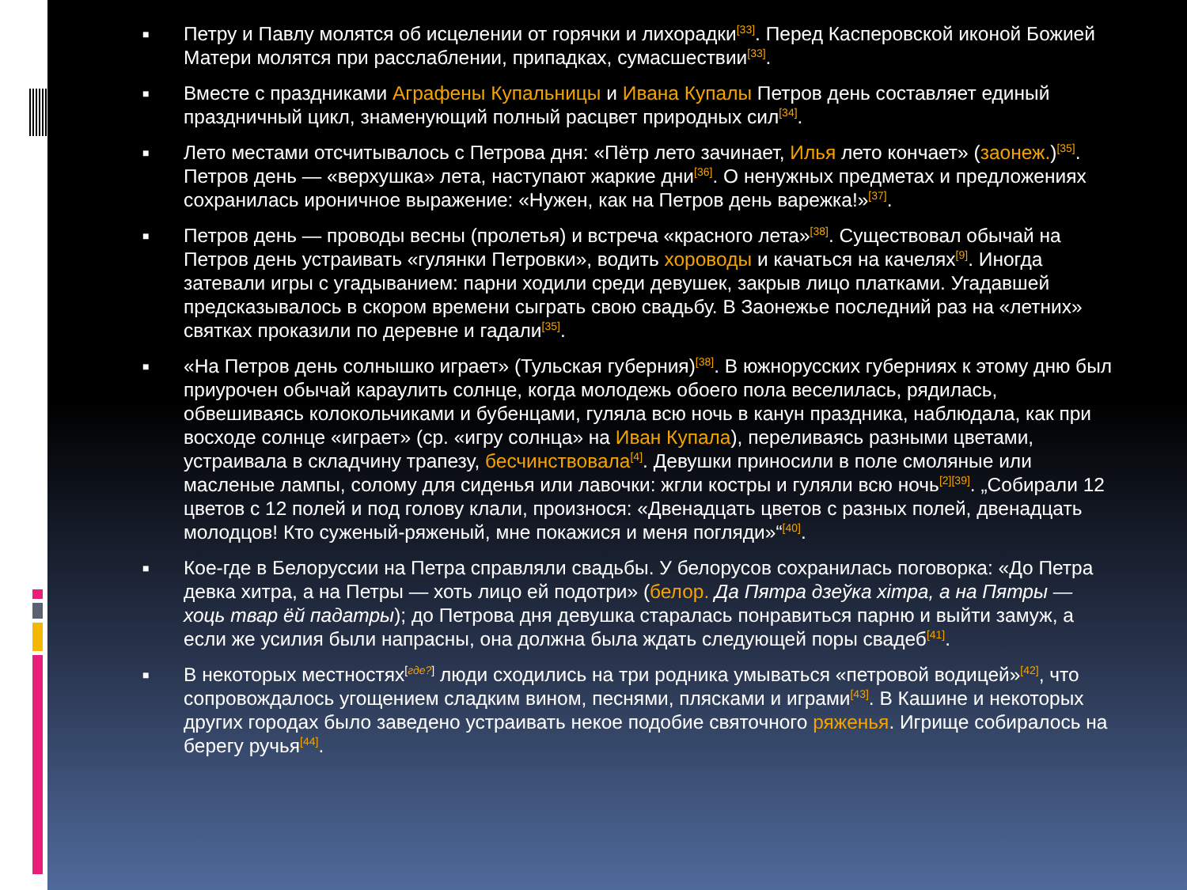■ Петру и Павлу молятся об исцелении от горячки и лихорадки<sup>[33]</sup>. Перед Касперовской иконой Божией Матери молятся при расслаблении, припадках, сумасшествии<sup>[33]</sup>.
■ Вместе с праздниками Аграфены Купальницы и Ивана Купалы Петров день составляет единый праздничный цикл, знаменующий полный расцвет природных сил<sup>[34]</sup>.
■ Лето местами отсчитывалось с Петрова дня: «Пётр лето зачинает, Илья лето кончает» (заонеж.)<sup>[35]</sup>. Петров день — «верхушка» лета, наступают жаркие дни<sup>[36]</sup>. О ненужных предметах и предложениях сохранилась ироничное выражение: «Нужен, как на Петров день варежка!»<sup>[37]</sup>.
■ Петров день — проводы весны (пролетья) и встреча «красного лета»<sup>[38]</sup>. Существовал обычай на Петров день устраивать «гулянки Петровки», водить хороводы и качаться на качелях<sup>[9]</sup>. Иногда затевали игры с угадыванием: парни ходили среди девушек, закрыв лицо платками. Угадавшей предсказывалось в скором времени сыграть свою свадьбу. В Заонежье последний раз на «летних» святках проказили по деревне и гадали<sup>[35]</sup>.
■ «На Петров день солнышко играет» (Тульская губерния)<sup>[38]</sup>. В южнорусских губерниях к этому дню был приурочен обычай караулить солнце, когда молодежь обоего пола веселилась, рядилась, обвешиваясь колокольчиками и бубенцами, гуляла всю ночь в канун праздника, наблюдала, как при восходе солнце «играет» (ср. «игру солнца» на Иван Купала), переливаясь разными цветами, устраивала в складчину трапезу, бесчинствовала<sup>[4]</sup>. Девушки приносили в поле смоляные или масленые лампы, солому для сиденья или лавочки: жгли костры и гуляли всю ночь<sup>[2][39]</sup>. „Собирали 12 цветов с 12 полей и под голову клали, произнося: «Двенадцать цветов с разных полей, двенадцать молодцов! Кто суженый-ряженый, мне покажися и меня погляди»“<sup>[40]</sup>.
■ Кое-где в Белоруссии на Петра справляли свадьбы. У белорусов сохранилась поговорка: «До Петра девка хитра, а на Петры — хоть лицо ей подотри» (белор. Да Пятра дзеўка хітра, а на Пятры — хоць твар ёй падатры); до Петрова дня девушка старалась понравиться парню и выйти замуж, а если же усилия были напрасны, она должна была ждать следующей поры свадеб<sup>[41]</sup>.
■ В некоторых местностях<sup>[где?]</sup> люди сходились на три родника умываться «петровой водицей»<sup>[42]</sup>, что сопровождалось угощением сладким вином, песнями, плясками и играми<sup>[43]</sup>. В Кашине и некоторых других городах было заведено устраивать некое подобие святочного ряженья. Игрище собиралось на берегу ручья<sup>[44]</sup>.